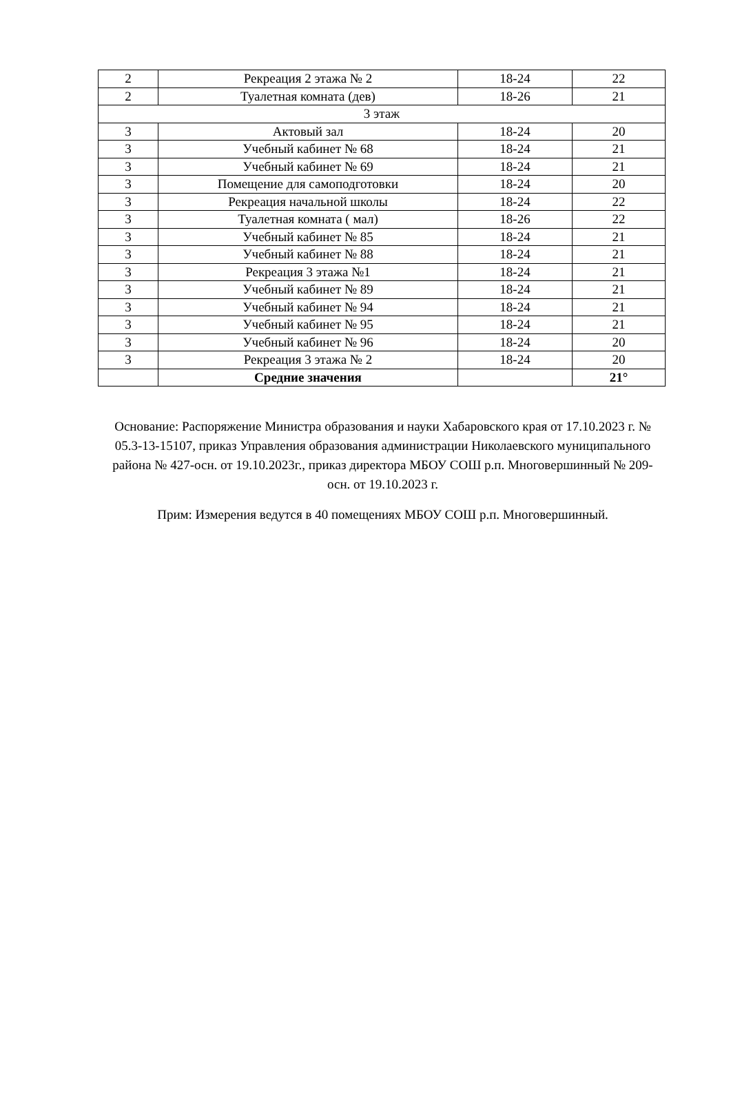| 2 | Рекреация 2 этажа № 2 | 18-24 | 22 |
| 2 | Туалетная комната (дев) | 18-26 | 21 |
| 3 этаж | | | |
| 3 | Актовый зал | 18-24 | 20 |
| 3 | Учебный кабинет № 68 | 18-24 | 21 |
| 3 | Учебный кабинет № 69 | 18-24 | 21 |
| 3 | Помещение для самоподготовки | 18-24 | 20 |
| 3 | Рекреация начальной школы | 18-24 | 22 |
| 3 | Туалетная комната ( мал) | 18-26 | 22 |
| 3 | Учебный кабинет № 85 | 18-24 | 21 |
| 3 | Учебный кабинет № 88 | 18-24 | 21 |
| 3 | Рекреация 3 этажа №1 | 18-24 | 21 |
| 3 | Учебный кабинет № 89 | 18-24 | 21 |
| 3 | Учебный кабинет № 94 | 18-24 | 21 |
| 3 | Учебный кабинет № 95 | 18-24 | 21 |
| 3 | Учебный кабинет № 96 | 18-24 | 20 |
| 3 | Рекреация 3 этажа № 2 | 18-24 | 20 |
| | Средние значения | | 21° |
Основание: Распоряжение Министра образования и науки Хабаровского края от 17.10.2023 г. № 05.3-13-15107, приказ Управления образования администрации Николаевского муниципального района № 427-осн. от 19.10.2023г., приказ директора МБОУ СОШ р.п. Многовершинный № 209-осн. от 19.10.2023 г.
Прим: Измерения ведутся в 40 помещениях МБОУ СОШ р.п. Многовершинный.